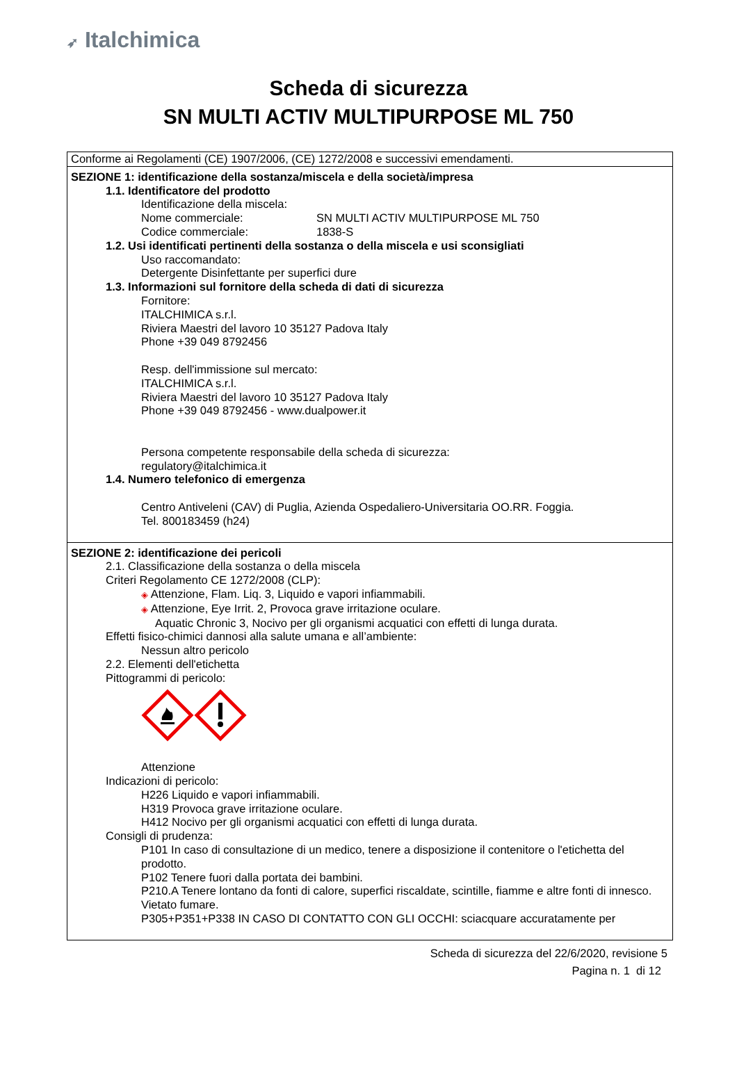➶ Italchimica
Scheda di sicurezza
SN MULTI ACTIV MULTIPURPOSE ML 750
Conforme ai Regolamenti (CE) 1907/2006, (CE) 1272/2008 e successivi emendamenti.
SEZIONE 1: identificazione della sostanza/miscela e della società/impresa
1.1. Identificatore del prodotto
Identificazione della miscela:
Nome commerciale: SN MULTI ACTIV MULTIPURPOSE ML 750
Codice commerciale: 1838-S
1.2. Usi identificati pertinenti della sostanza o della miscela e usi sconsigliati
Uso raccomandato:
Detergente Disinfettante per superfici dure
1.3. Informazioni sul fornitore della scheda di dati di sicurezza
Fornitore:
ITALCHIMICA s.r.l.
Riviera Maestri del lavoro 10 35127 Padova Italy
Phone +39 049 8792456
Resp. dell'immissione sul mercato:
ITALCHIMICA s.r.l.
Riviera Maestri del lavoro 10 35127 Padova Italy
Phone +39 049 8792456 - www.dualpower.it
Persona competente responsabile della scheda di sicurezza:
regulatory@italchimica.it
1.4. Numero telefonico di emergenza
Centro Antiveleni (CAV) di Puglia, Azienda Ospedaliero-Universitaria OO.RR. Foggia.
Tel. 800183459 (h24)
SEZIONE 2: identificazione dei pericoli
2.1. Classificazione della sostanza o della miscela
Criteri Regolamento CE 1272/2008 (CLP):
◈ Attenzione, Flam. Liq. 3, Liquido e vapori infiammabili.
◈ Attenzione, Eye Irrit. 2, Provoca grave irritazione oculare.
Aquatic Chronic 3, Nocivo per gli organismi acquatici con effetti di lunga durata.
Effetti fisico-chimici dannosi alla salute umana e all’ambiente:
Nessun altro pericolo
2.2. Elementi dell'etichetta
Pittogrammi di pericolo:
Attenzione
Indicazioni di pericolo:
H226 Liquido e vapori infiammabili.
H319 Provoca grave irritazione oculare.
H412 Nocivo per gli organismi acquatici con effetti di lunga durata.
Consigli di prudenza:
P101 In caso di consultazione di un medico, tenere a disposizione il contenitore o l'etichetta del prodotto.
P102 Tenere fuori dalla portata dei bambini.
P210.A Tenere lontano da fonti di calore, superfici riscaldate, scintille, fiamme e altre fonti di innesco. Vietato fumare.
P305+P351+P338 IN CASO DI CONTATTO CON GLI OCCHI: sciacquare accuratamente per
Scheda di sicurezza del 22/6/2020, revisione 5
Pagina n. 1 di 12